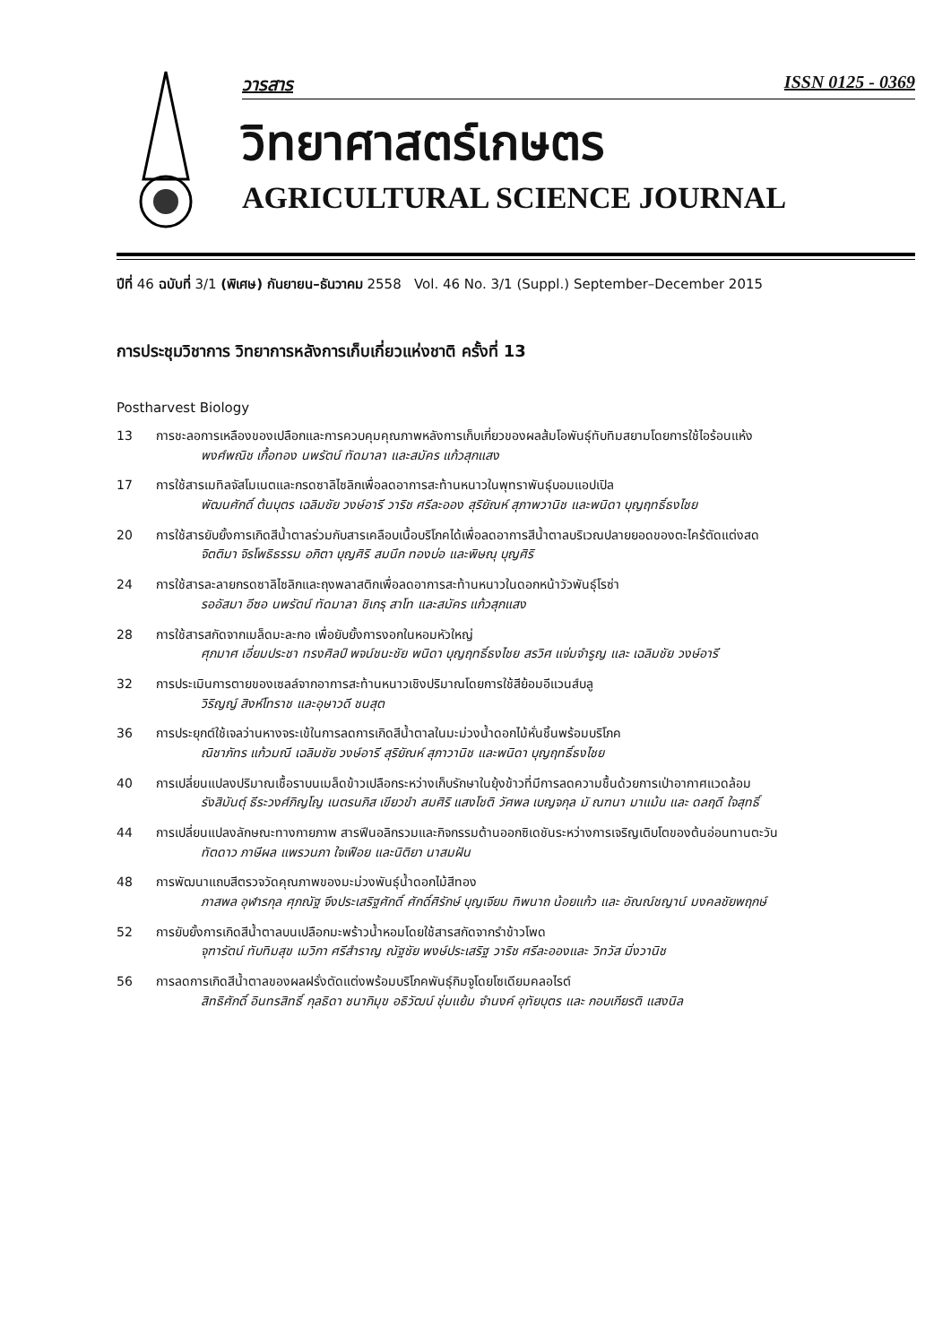วารสาร ISSN 0125 - 0369
วิทยาศาสตร์เกษตร
AGRICULTURAL SCIENCE JOURNAL
ปีที่ 46 ฉบับที่ 3/1 (พิเศษ) กันยายน–ธันวาคม 2558 Vol. 46 No. 3/1 (Suppl.) September–December 2015
การประชุมวิชาการ วิทยาการหลังการเก็บเกี่ยวแห่งชาติ ครั้งที่ 13
Postharvest Biology
13 การชะลอการเหลืองของเปลือกและการควบคุมคุณภาพหลังการเก็บเกี่ยวของผลส้มโอพันธุ์ทับทิมสยามโดยการใช้ไอร้อนแห้ง
พงศ์พณิช เกื้อทอง นพรัตน์ ทัดมาลา และสมัคร แก้วสุกแสง
17 การใช้สารเมทิลจัสโมเนตและกรดซาลิไซลิกเพื่อลดอาการสะท้านหนาวในพุทราพันธุ์บอมแอปเปิล
พัฒนศักดิ์ ต้นบุตร เฉลิมชัย วงษ์อารี วาริช ศรีละออง สุริยัณห์ สุภาพวานิช และพนิดา บุญฤทธิ์ธงไชย
20 การใช้สารยับยั้งการเกิดสีน้ำตาลร่วมกับสารเคลือบเนื้อบริโภคได้เพื่อลดอาการสีน้ำตาลบริเวณปลายยอดของตะไคร้ตัดแต่งสด
จิตติมา จิรโพธิธรรม อภิตา บุญศิริ สมนึก ทองบ่อ และพิษณุ บุญศิริ
24 การใช้สารละลายกรดซาลิไซลิกและถุงพลาสติกเพื่อลดอาการสะท้านหนาวในดอกหน้าวัวพันธุ์โรซ่า
รออัสมา อีซอ นพรัตน์ ทัดมาลา ชิเกรุ สาโท และสมัคร แก้วสุกแสง
28 การใช้สารสกัดจากเมล็ดมะละกอ เพื่อยับยั้งการงอกในหอมหัวใหญ่
ศุภมาศ เอี่ยมประชา ทรงศิลป์ พจน์ชนะชัย พนิดา บุญฤทธิ์ธงไชย สรวิศ แจ่มจำรูญ และ เฉลิมชัย วงษ์อารี
32 การประเมินการตายของเซลล์จากอาการสะท้านหนาวเชิงปริมาณโดยการใช้สีย้อมอีแวนส์บลู
วิริญญ์ สิงห์โทราช และอุษาวดี ชนสุต
36 การประยุกต์ใช้เจลว่านหางจระเข้ในการลดการเกิดสีน้ำตาลในมะม่วงน้ำดอกไม้หั่นชิ้นพร้อมบริโภค
ณิชาภัทร แก้วมณี เฉลิมชัย วงษ์อารี สุริยัณห์ สุภาวานิช และพนิดา บุญฤทธิ์ธงไชย
40 การเปลี่ยนแปลงปริมาณเชื้อราบนเมล็ดข้าวเปลือกระหว่างเก็บรักษาในยุ้งข้าวที่มีการลดความชื้นด้วยการเป่าอากาศแวดล้อม
รังสิมันต์ุ ธีระวงศ์ภิญโญ เนตรนภิส เขียวขำ สมศิริ แสงโชติ วัศพล เบญจกุล มั ณฑนา มาแม้น และ ดลฤดี ใจสุทธิ์
44 การเปลี่ยนแปลงลักษณะทางกายภาพ สารฟีนอลิกรวมและกิจกรรมต้านออกซิเดชันระหว่างการเจริญเติบโตของต้นอ่อนทานตะวัน
ทัตดาว ภาษีผล แพรวนภา ใจเฟือย และนิติยา นาสมฝัน
48 การพัฒนาแถบสีตรวจวัดคุณภาพของมะม่วงพันธุ์น้ำดอกไม้สีทอง
ภาสพล อุฬารกุล ศุภณัฐ จึงประเสริฐศักดิ์ ศักดิ์ศิรักษ์ บุญเจียม ทิพนาถ น้อยแก้ว และ อัณณ์ชญาน์ มงคลชัยพฤกษ์
52 การยับยั้งการเกิดสีน้ำตาลบนเปลือกมะพร้าวน้ำหอมโดยใช้สารสกัดจากรำข้าวโพด
จุฑารัตน์ ทับทิมสุข เมวิกา ศรีสำราญ ณัฐชัย พงษ์ประเสริฐ วาริช ศรีละอองและ วิทวัส มิ่งวานิช
56 การลดการเกิดสีน้ำตาลของผลฝรั่งตัดแต่งพร้อมบริโภคพันธุ์กิมจูโดยโซเดียมคลอไรต์
สิทธิศักดิ์ อินทรสิทธิ์ กุลธิดา ชนาภิมุข อธิวัฒน์ ชุ่มแย้ม จำนงค์ อุทัยบุตร และ กอบเกียรติ แสงนิล